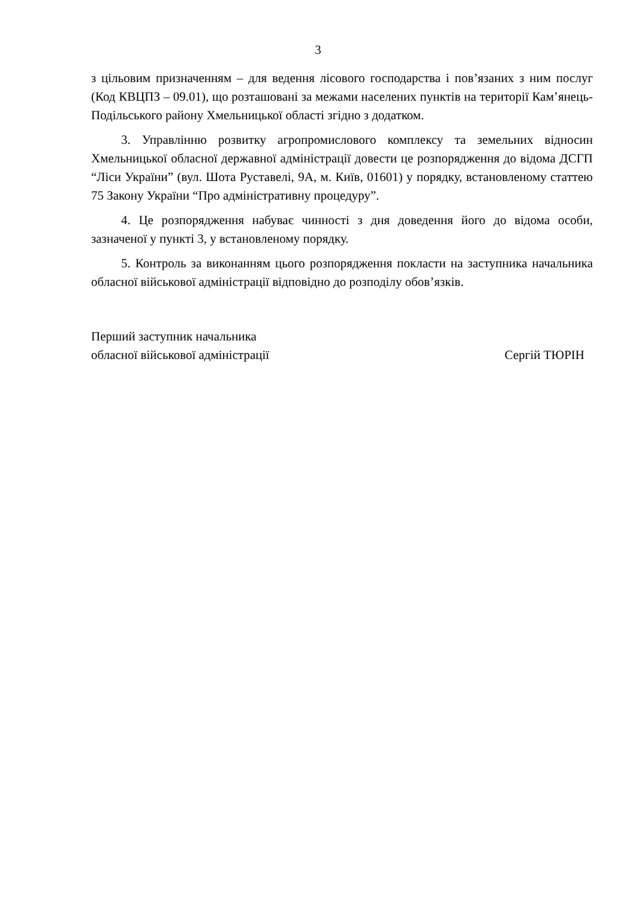3
з цільовим призначенням – для ведення лісового господарства і пов’язаних з ним послуг (Код КВЦПЗ – 09.01), що розташовані за межами населених пунктів на території Кам’янець-Подільського району Хмельницької області згідно з додатком.
3. Управлінню розвитку агропромислового комплексу та земельних відносин Хмельницької обласної державної адміністрації довести це розпорядження до відома ДСГП “Ліси України” (вул. Шота Руставелі, 9А, м. Київ, 01601) у порядку, встановленому статтею 75 Закону України “Про адміністративну процедуру”.
4. Це розпорядження набуває чинності з дня доведення його до відома особи, зазначеної у пункті 3, у встановленому порядку.
5. Контроль за виконанням цього розпорядження покласти на заступника начальника обласної військової адміністрації відповідно до розподілу обов’язків.
Перший заступник начальника
обласної військової адміністрації
Сергій ТЮРІН